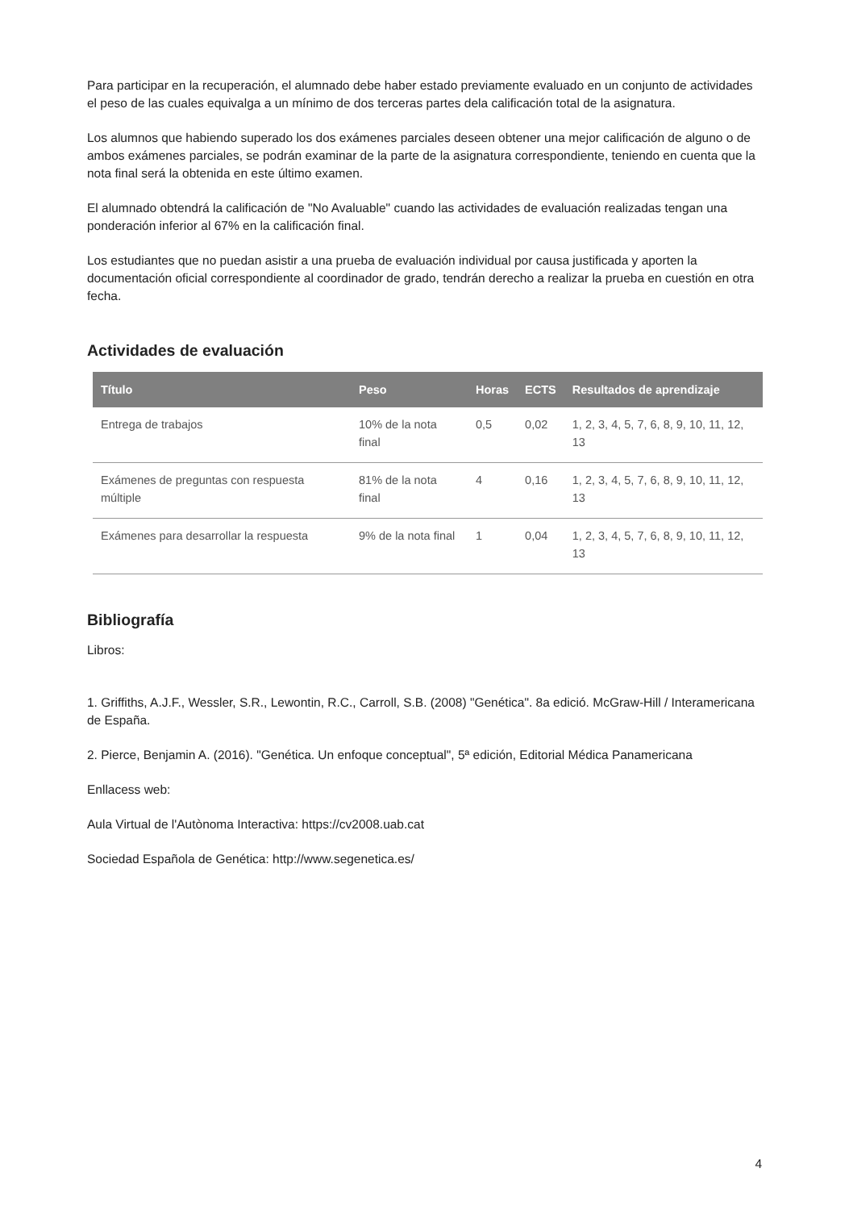Para participar en la recuperación, el alumnado debe haber estado previamente evaluado en un conjunto de actividades el peso de las cuales equivalga a un mínimo de dos terceras partes dela calificación total de la asignatura.
Los alumnos que habiendo superado los dos exámenes parciales deseen obtener una mejor calificación de alguno o de ambos exámenes parciales, se podrán examinar de la parte de la asignatura correspondiente, teniendo en cuenta que la nota final será la obtenida en este último examen.
El alumnado obtendrá la calificación de "No Avaluable" cuando las actividades de evaluación realizadas tengan una ponderación inferior al 67% en la calificación final.
Los estudiantes que no puedan asistir a una prueba de evaluación individual por causa justificada y aporten la documentación oficial correspondiente al coordinador de grado, tendrán derecho a realizar la prueba en cuestión en otra fecha.
Actividades de evaluación
| Título | Peso | Horas | ECTS | Resultados de aprendizaje |
| --- | --- | --- | --- | --- |
| Entrega de trabajos | 10% de la nota final | 0,5 | 0,02 | 1, 2, 3, 4, 5, 7, 6, 8, 9, 10, 11, 12, 13 |
| Exámenes de preguntas con respuesta múltiple | 81% de la nota final | 4 | 0,16 | 1, 2, 3, 4, 5, 7, 6, 8, 9, 10, 11, 12, 13 |
| Exámenes para desarrollar la respuesta | 9% de la nota final | 1 | 0,04 | 1, 2, 3, 4, 5, 7, 6, 8, 9, 10, 11, 12, 13 |
Bibliografía
Libros:
1. Griffiths, A.J.F., Wessler, S.R., Lewontin, R.C., Carroll, S.B. (2008) "Genética". 8a edició. McGraw-Hill / Interamericana de España.
2. Pierce, Benjamin A. (2016). "Genética. Un enfoque conceptual", 5ª edición, Editorial Médica Panamericana
Enllacess web:
Aula Virtual de l'Autònoma Interactiva: https://cv2008.uab.cat
Sociedad Española de Genética: http://www.segenetica.es/
4